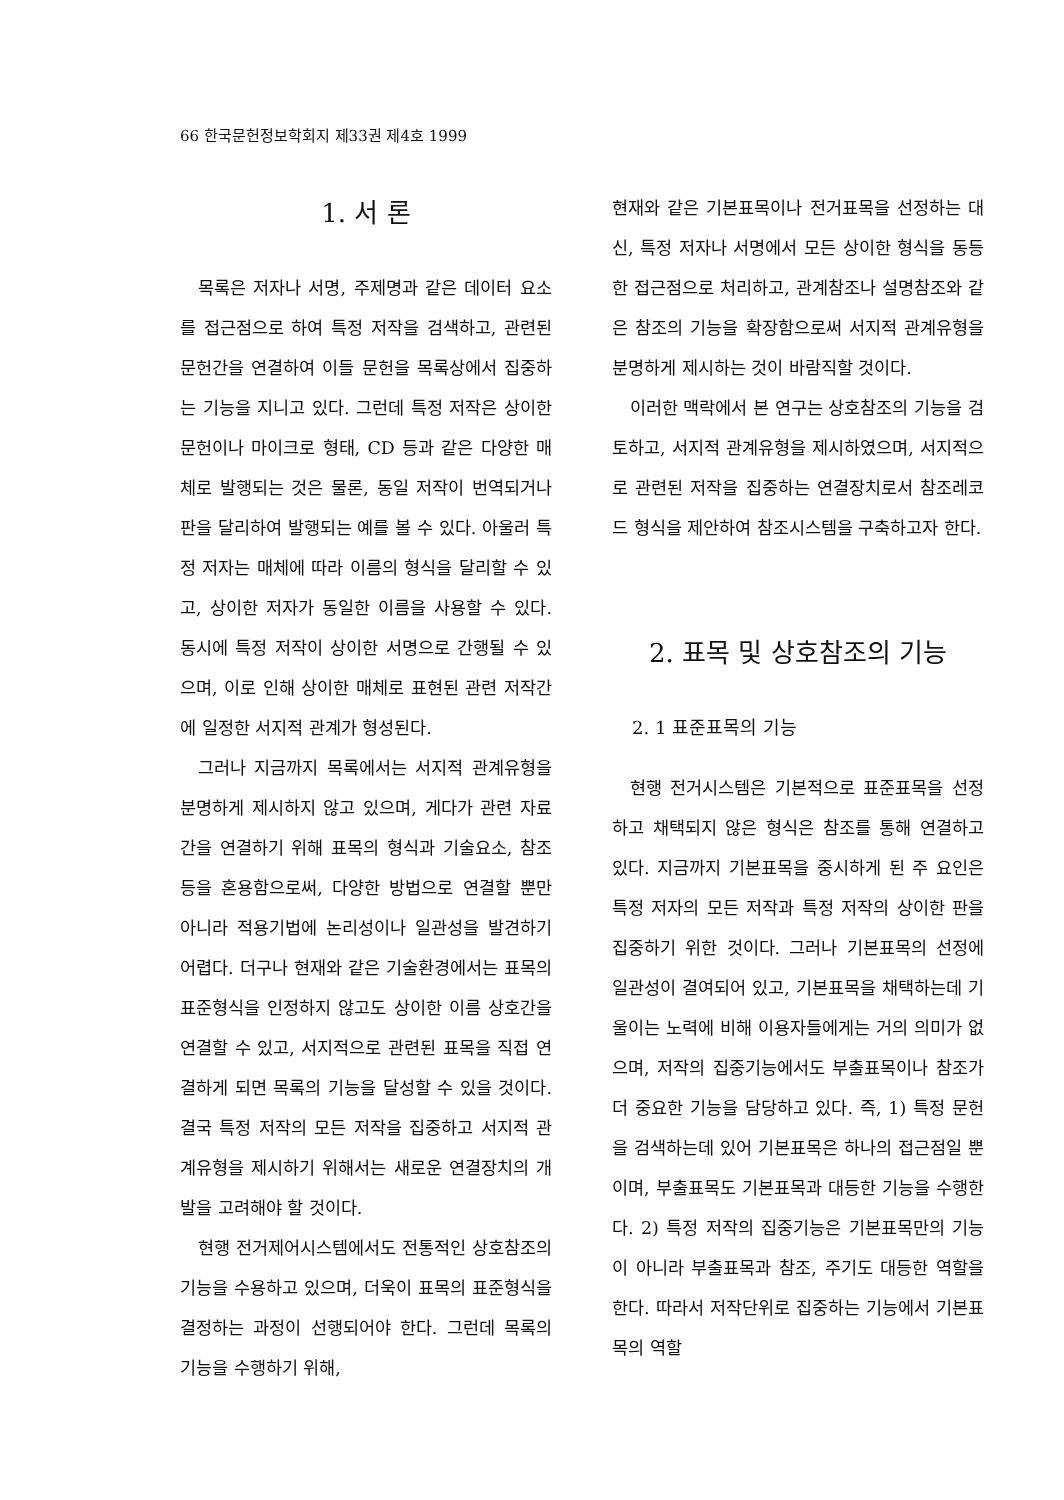66 한국문헌정보학회지 제33권 제4호 1999
1. 서 론
목록은 저자나 서명, 주제명과 같은 데이터 요소를 접근점으로 하여 특정 저작을 검색하고, 관련된 문헌간을 연결하여 이들 문헌을 목록상에서 집중하는 기능을 지니고 있다. 그런데 특정 저작은 상이한 문헌이나 마이크로 형태, CD 등과 같은 다양한 매체로 발행되는 것은 물론, 동일 저작이 번역되거나 판을 달리하여 발행되는 예를 볼 수 있다. 아울러 특정 저자는 매체에 따라 이름의 형식을 달리할 수 있고, 상이한 저자가 동일한 이름을 사용할 수 있다. 동시에 특정 저작이 상이한 서명으로 간행될 수 있으며, 이로 인해 상이한 매체로 표현된 관련 저작간에 일정한 서지적 관계가 형성된다.
그러나 지금까지 목록에서는 서지적 관계유형을 분명하게 제시하지 않고 있으며, 게다가 관련 자료간을 연결하기 위해 표목의 형식과 기술요소, 참조 등을 혼용함으로써, 다양한 방법으로 연결할 뿐만 아니라 적용기법에 논리성이나 일관성을 발견하기 어렵다. 더구나 현재와 같은 기술환경에서는 표목의 표준형식을 인정하지 않고도 상이한 이름 상호간을 연결할 수 있고, 서지적으로 관련된 표목을 직접 연결하게 되면 목록의 기능을 달성할 수 있을 것이다. 결국 특정 저작의 모든 저작을 집중하고 서지적 관계유형을 제시하기 위해서는 새로운 연결장치의 개발을 고려해야 할 것이다.
현행 전거제어시스템에서도 전통적인 상호참조의 기능을 수용하고 있으며, 더욱이 표목의 표준형식을 결정하는 과정이 선행되어야 한다. 그런데 목록의 기능을 수행하기 위해,
현재와 같은 기본표목이나 전거표목을 선정하는 대신, 특정 저자나 서명에서 모든 상이한 형식을 동등한 접근점으로 처리하고, 관계참조나 설명참조와 같은 참조의 기능을 확장함으로써 서지적 관계유형을 분명하게 제시하는 것이 바람직할 것이다.
이러한 맥락에서 본 연구는 상호참조의 기능을 검토하고, 서지적 관계유형을 제시하였으며, 서지적으로 관련된 저작을 집중하는 연결장치로서 참조레코드 형식을 제안하여 참조시스템을 구축하고자 한다.
2. 표목 및 상호참조의 기능
2. 1 표준표목의 기능
현행 전거시스템은 기본적으로 표준표목을 선정하고 채택되지 않은 형식은 참조를 통해 연결하고 있다. 지금까지 기본표목을 중시하게 된 주 요인은 특정 저자의 모든 저작과 특정 저작의 상이한 판을 집중하기 위한 것이다. 그러나 기본표목의 선정에 일관성이 결여되어 있고, 기본표목을 채택하는데 기울이는 노력에 비해 이용자들에게는 거의 의미가 없으며, 저작의 집중기능에서도 부출표목이나 참조가 더 중요한 기능을 담당하고 있다. 즉, 1) 특정 문헌을 검색하는데 있어 기본표목은 하나의 접근점일 뿐이며, 부출표목도 기본표목과 대등한 기능을 수행한다. 2) 특정 저작의 집중기능은 기본표목만의 기능이 아니라 부출표목과 참조, 주기도 대등한 역할을 한다. 따라서 저작단위로 집중하는 기능에서 기본표목의 역할